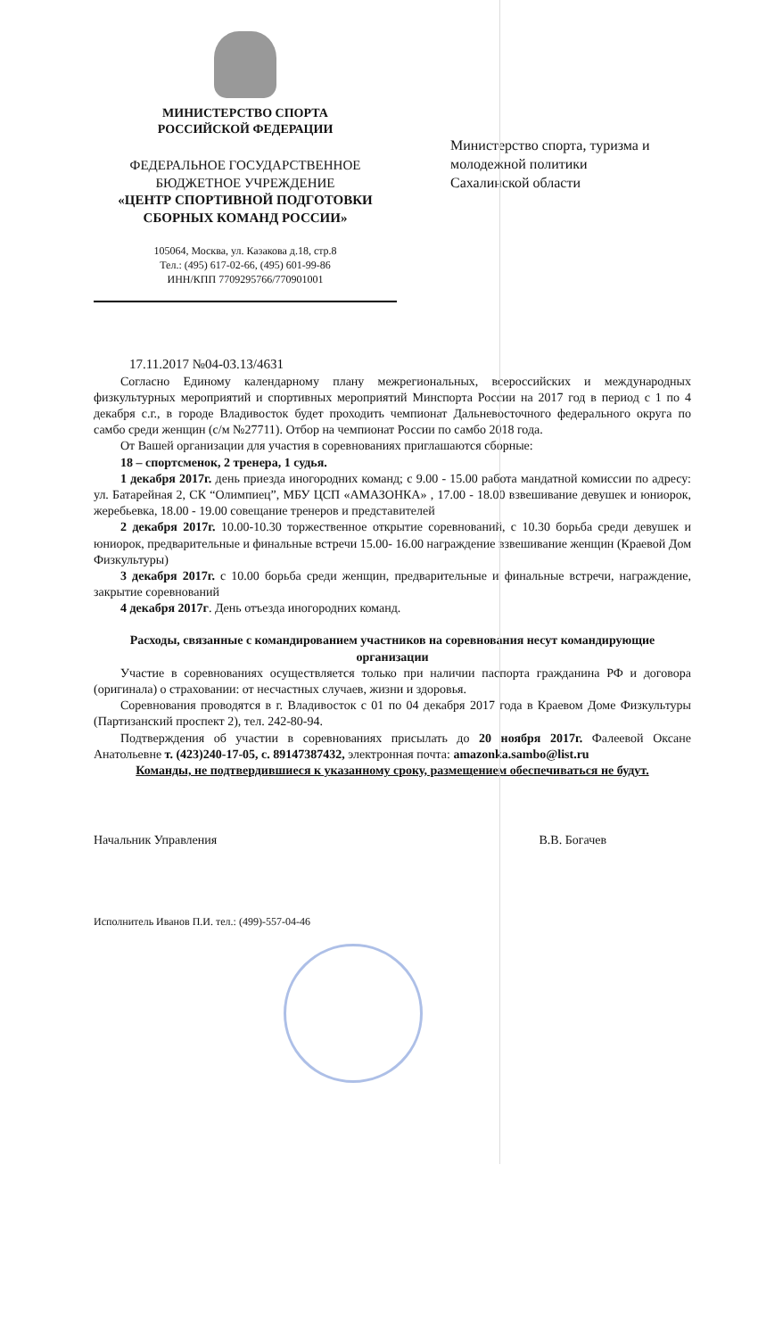МИНИСТЕРСТВО СПОРТА
РОССИЙСКОЙ ФЕДЕРАЦИИ
ФЕДЕРАЛЬНОЕ ГОСУДАРСТВЕННОЕ
БЮДЖЕТНОЕ УЧРЕЖДЕНИЕ
«ЦЕНТР СПОРТИВНОЙ ПОДГОТОВКИ
СБОРНЫХ КОМАНД РОССИИ»
105064, Москва, ул. Казакова д.18, стр.8
Тел.: (495) 617-02-66, (495) 601-99-86
ИНН/КПП 7709295766/770901001
Министерство спорта, туризма и
молодежной политики
Сахалинской области
17.11.2017 №04-03.13/4631
Согласно Единому календарному плану межрегиональных, всероссийских и международных физкультурных мероприятий и спортивных мероприятий Минспорта России на 2017 год в период с 1 по 4 декабря с.г., в городе Владивосток будет проходить чемпионат Дальневосточного федерального округа по самбо среди женщин (с/м №27711). Отбор на чемпионат России по самбо 2018 года.
От Вашей организации для участия в соревнованиях приглашаются сборные:
18 – спортсменок, 2 тренера, 1 судья.
1 декабря 2017г. день приезда иногородних команд; с 9.00 - 15.00 работа мандатной комиссии по адресу: ул. Батарейная 2, СК “Олимпиец”, МБУ ЦСП «АМАЗОНКА» , 17.00 - 18.00 взвешивание девушек и юниорок, жеребьевка, 18.00 - 19.00 совещание тренеров и представителей
2 декабря 2017г. 10.00-10.30 торжественное открытие соревнований, с 10.30 борьба среди девушек и юниорок, предварительные и финальные встречи 15.00- 16.00 награждение взвешивание женщин (Краевой Дом Физкультуры)
3 декабря 2017г. с 10.00 борьба среди женщин, предварительные и финальные встречи, награждение, закрытие соревнований
4 декабря 2017г. День отъезда иногородних команд.
Расходы, связанные с командированием участников на соревнования несут командирующие организации
Участие в соревнованиях осуществляется только при наличии паспорта гражданина РФ и договора (оригинала) о страховании: от несчастных случаев, жизни и здоровья.
Соревнования проводятся в г. Владивосток с 01 по 04 декабря 2017 года в Краевом Доме Физкультуры (Партизанский проспект 2), тел. 242-80-94.
Подтверждения об участии в соревнованиях присылать до 20 ноября 2017г. Фалеевой Оксане Анатольевне т. (423)240-17-05, с. 89147387432, электронная почта: amazonka.sambo@list.ru
Команды, не подтвердившиеся к указанному сроку, размещением обеспечиваться не будут.
Начальник Управления В.В. Богачев
Исполнитель Иванов П.И. тел.: (499)-557-04-46